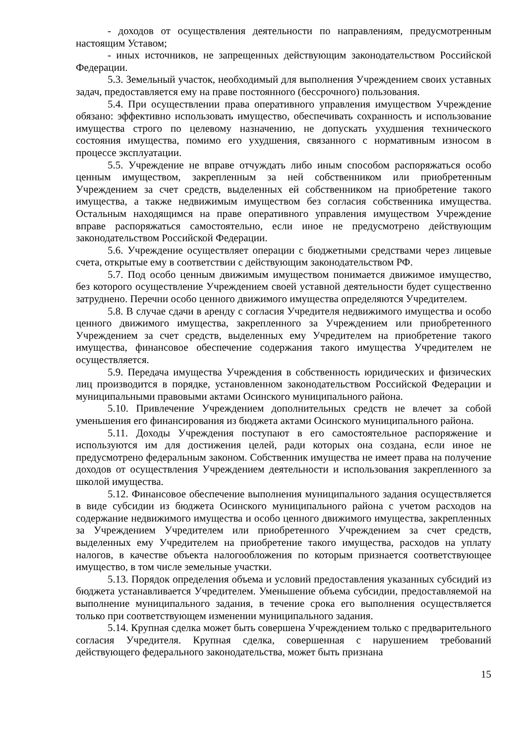- доходов от осуществления деятельности по направлениям, предусмотренным настоящим Уставом;
- иных источников, не запрещенных действующим законодательством Российской Федерации.
5.3. Земельный участок, необходимый для выполнения Учреждением своих уставных задач, предоставляется ему на праве постоянного (бессрочного) пользования.
5.4. При осуществлении права оперативного управления имуществом Учреждение обязано: эффективно использовать имущество, обеспечивать сохранность и использование имущества строго по целевому назначению, не допускать ухудшения технического состояния имущества, помимо его ухудшения, связанного с нормативным износом в процессе эксплуатации.
5.5. Учреждение не вправе отчуждать либо иным способом распоряжаться особо ценным имуществом, закрепленным за ней собственником или приобретенным Учреждением за счет средств, выделенных ей собственником на приобретение такого имущества, а также недвижимым имуществом без согласия собственника имущества. Остальным находящимся на праве оперативного управления имуществом Учреждение вправе распоряжаться самостоятельно, если иное не предусмотрено действующим законодательством Российской Федерации.
5.6. Учреждение осуществляет операции с бюджетными средствами через лицевые счета, открытые ему в соответствии с действующим законодательством РФ.
5.7. Под особо ценным движимым имуществом понимается движимое имущество, без которого осуществление Учреждением своей уставной деятельности будет существенно затруднено. Перечни особо ценного движимого имущества определяются Учредителем.
5.8. В случае сдачи в аренду с согласия Учредителя недвижимого имущества и особо ценного движимого имущества, закрепленного за Учреждением или приобретенного Учреждением за счет средств, выделенных ему Учредителем на приобретение такого имущества, финансовое обеспечение содержания такого имущества Учредителем не осуществляется.
5.9. Передача имущества Учреждения в собственность юридических и физических лиц производится в порядке, установленном законодательством Российской Федерации и муниципальными правовыми актами Осинского муниципального района.
5.10. Привлечение Учреждением дополнительных средств не влечет за собой уменьшения его финансирования из бюджета актами Осинского муниципального района.
5.11. Доходы Учреждения поступают в его самостоятельное распоряжение и используются им для достижения целей, ради которых она создана, если иное не предусмотрено федеральным законом. Собственник имущества не имеет права на получение доходов от осуществления Учреждением деятельности и использования закрепленного за школой имущества.
5.12. Финансовое обеспечение выполнения муниципального задания осуществляется в виде субсидии из бюджета Осинского муниципального района с учетом расходов на содержание недвижимого имущества и особо ценного движимого имущества, закрепленных за Учреждением Учредителем или приобретенного Учреждением за счет средств, выделенных ему Учредителем на приобретение такого имущества, расходов на уплату налогов, в качестве объекта налогообложения по которым признается соответствующее имущество, в том числе земельные участки.
5.13. Порядок определения объема и условий предоставления указанных субсидий из бюджета устанавливается Учредителем. Уменьшение объема субсидии, предоставляемой на выполнение муниципального задания, в течение срока его выполнения осуществляется только при соответствующем изменении муниципального задания.
5.14. Крупная сделка может быть совершена Учреждением только с предварительного согласия Учредителя. Крупная сделка, совершенная с нарушением требований действующего федерального законодательства, может быть признана
15